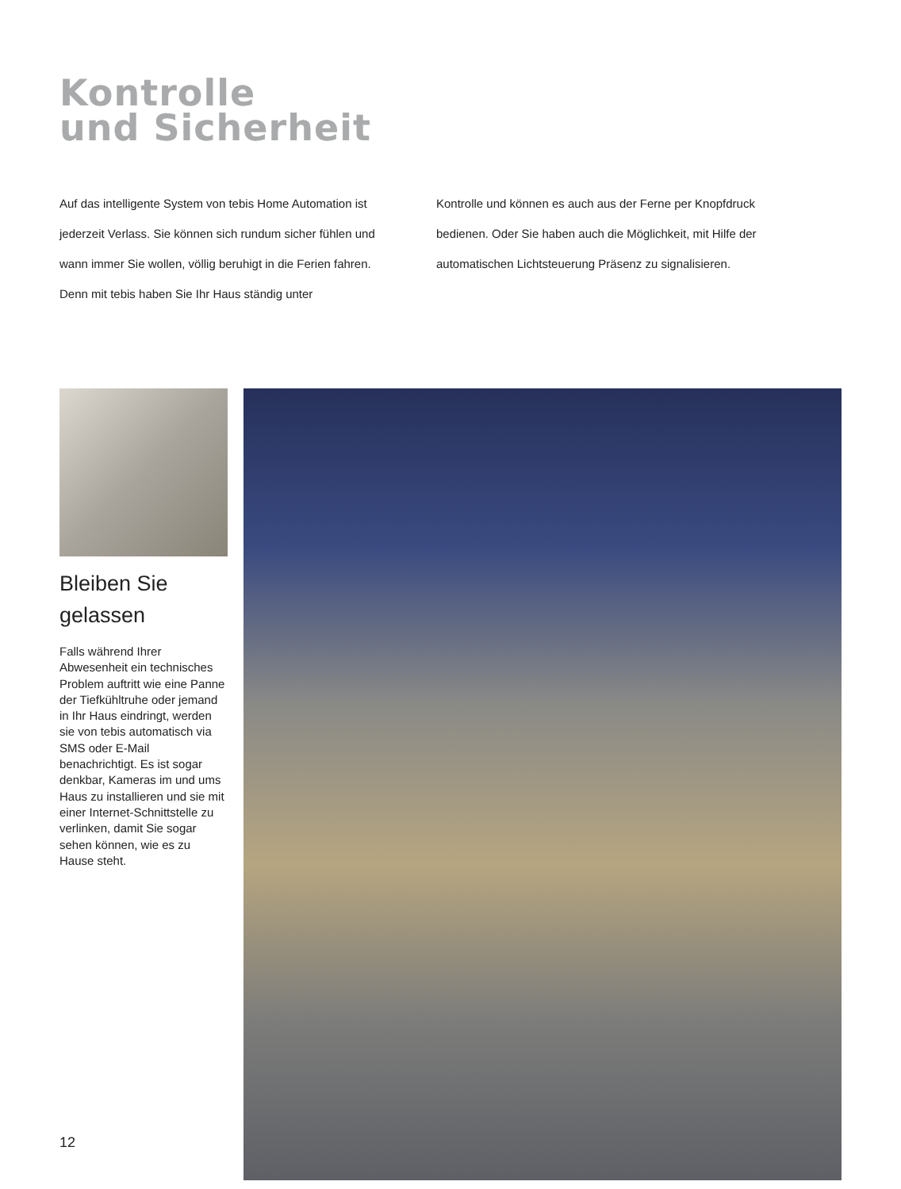Kontrolle
und Sicherheit
Auf das intelligente System von tebis Home Automation ist jederzeit Verlass. Sie können sich rundum sicher fühlen und wann immer Sie wollen, völlig beruhigt in die Ferien fahren. Denn mit tebis haben Sie Ihr Haus ständig unter
Kontrolle und können es auch aus der Ferne per Knopfdruck bedienen. Oder Sie haben auch die Möglichkeit, mit Hilfe der automatischen Lichtsteuerung Präsenz zu signalisieren.
Bleiben Sie gelassen
Falls während Ihrer Abwesenheit ein technisches Problem auftritt wie eine Panne der Tiefkühltruhe oder jemand in Ihr Haus eindringt, werden sie von tebis automatisch via SMS oder E-Mail benachrichtigt. Es ist sogar denkbar, Kameras im und ums Haus zu instal­lieren und sie mit einer Internet-Schnittstelle zu verlinken, damit Sie sogar sehen können, wie es zu Hause steht.
12